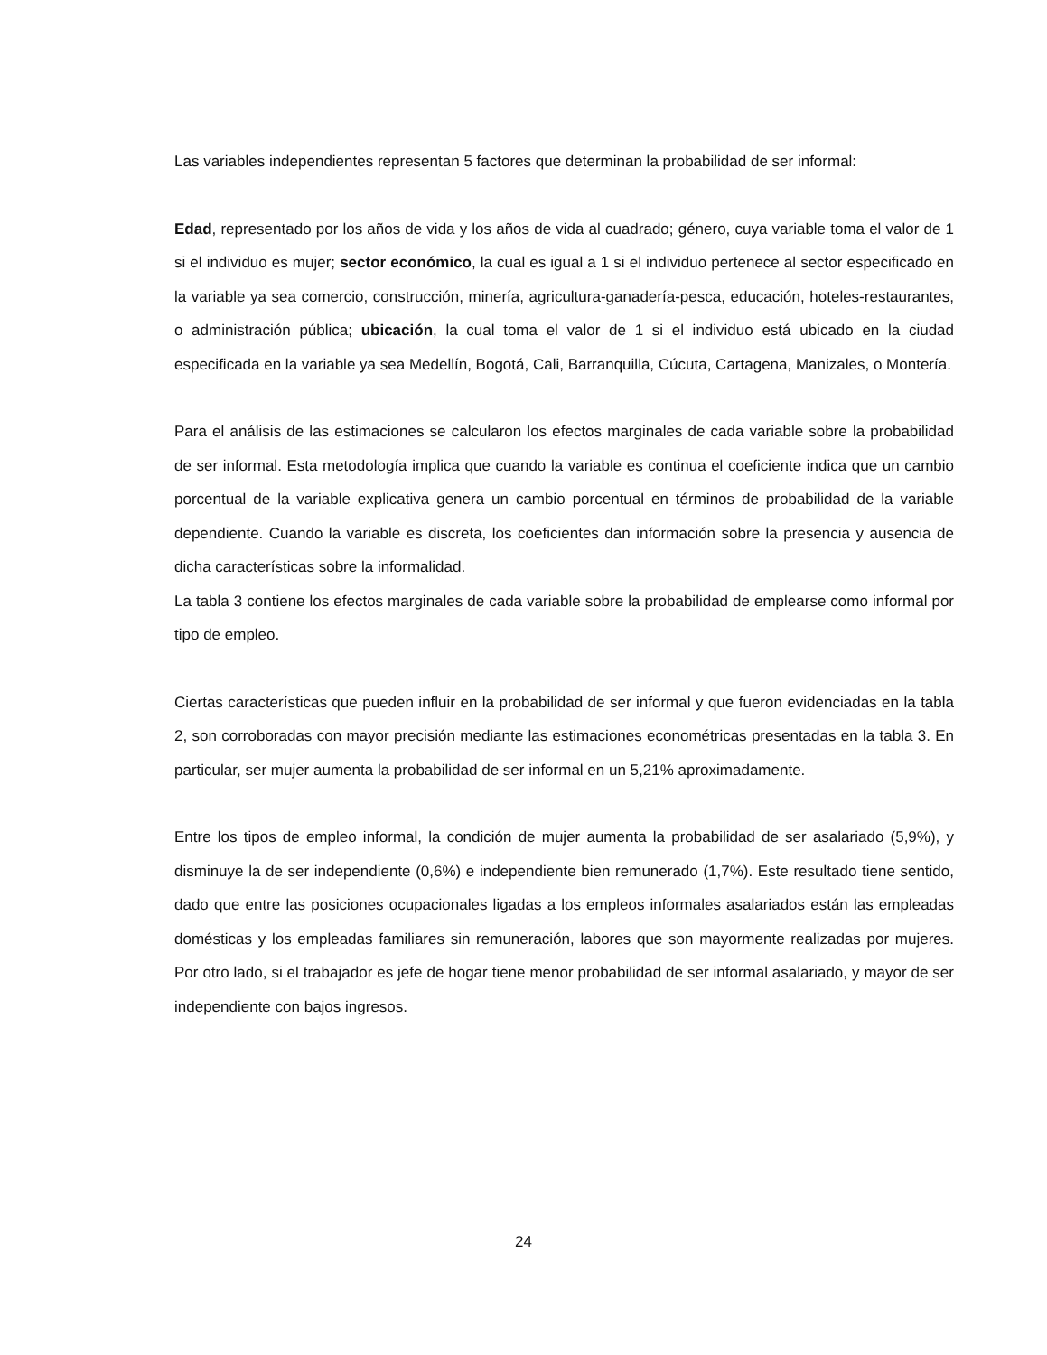Las variables independientes representan 5 factores que determinan la probabilidad de ser informal:
Edad, representado por los años de vida y los años de vida al cuadrado; género, cuya variable toma el valor de 1 si el individuo es mujer; sector económico, la cual es igual a 1 si el individuo pertenece al sector especificado en la variable ya sea comercio, construcción, minería, agricultura-ganadería-pesca, educación, hoteles-restaurantes, o administración pública; ubicación, la cual toma el valor de 1 si el individuo está ubicado en la ciudad especificada en la variable ya sea Medellín, Bogotá, Cali, Barranquilla, Cúcuta, Cartagena, Manizales, o Montería.
Para el análisis de las estimaciones se calcularon los efectos marginales de cada variable sobre la probabilidad de ser informal. Esta metodología implica que cuando la variable es continua el coeficiente indica que un cambio porcentual de la variable explicativa genera un cambio porcentual en términos de probabilidad de la variable dependiente. Cuando la variable es discreta, los coeficientes dan información sobre la presencia y ausencia de dicha características sobre la informalidad.
La tabla 3 contiene los efectos marginales de cada variable sobre la probabilidad de emplearse como informal por tipo de empleo.
Ciertas características que pueden influir en la probabilidad de ser informal y que fueron evidenciadas en la tabla 2, son corroboradas con mayor precisión mediante las estimaciones econométricas presentadas en la tabla 3. En particular, ser mujer aumenta la probabilidad de ser informal en un 5,21% aproximadamente.
Entre los tipos de empleo informal, la condición de mujer aumenta la probabilidad de ser asalariado (5,9%), y disminuye la de ser independiente (0,6%) e independiente bien remunerado (1,7%). Este resultado tiene sentido, dado que entre las posiciones ocupacionales ligadas a los empleos informales asalariados están las empleadas domésticas y los empleadas familiares sin remuneración, labores que son mayormente realizadas por mujeres. Por otro lado, si el trabajador es jefe de hogar tiene menor probabilidad de ser informal asalariado, y mayor de ser independiente con bajos ingresos.
24